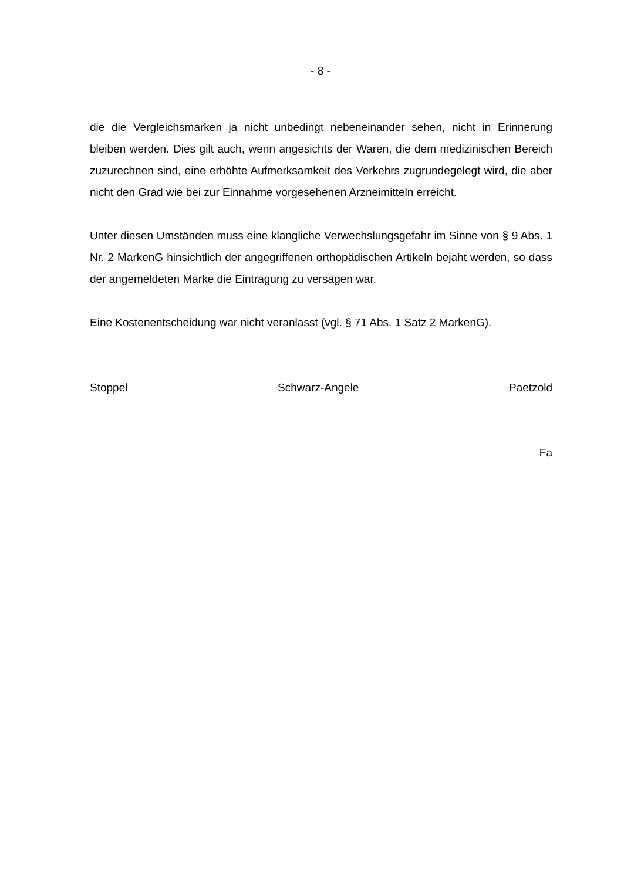- 8 -
die die Vergleichsmarken ja nicht unbedingt nebeneinander sehen, nicht in Erinnerung bleiben werden. Dies gilt auch, wenn angesichts der Waren, die dem medizinischen Bereich zuzurechnen sind, eine erhöhte Aufmerksamkeit des Verkehrs zugrundegelegt wird, die aber nicht den Grad wie bei zur Einnahme vorgesehenen Arzneimitteln erreicht.
Unter diesen Umständen muss eine klangliche Verwechslungsgefahr im Sinne von § 9 Abs. 1 Nr. 2 MarkenG hinsichtlich der angegriffenen orthopädischen Artikeln bejaht werden, so dass der angemeldeten Marke die Eintragung zu versagen war.
Eine Kostenentscheidung war nicht veranlasst (vgl. § 71 Abs. 1 Satz 2 MarkenG).
Stoppel Schwarz-Angele Paetzold
Fa